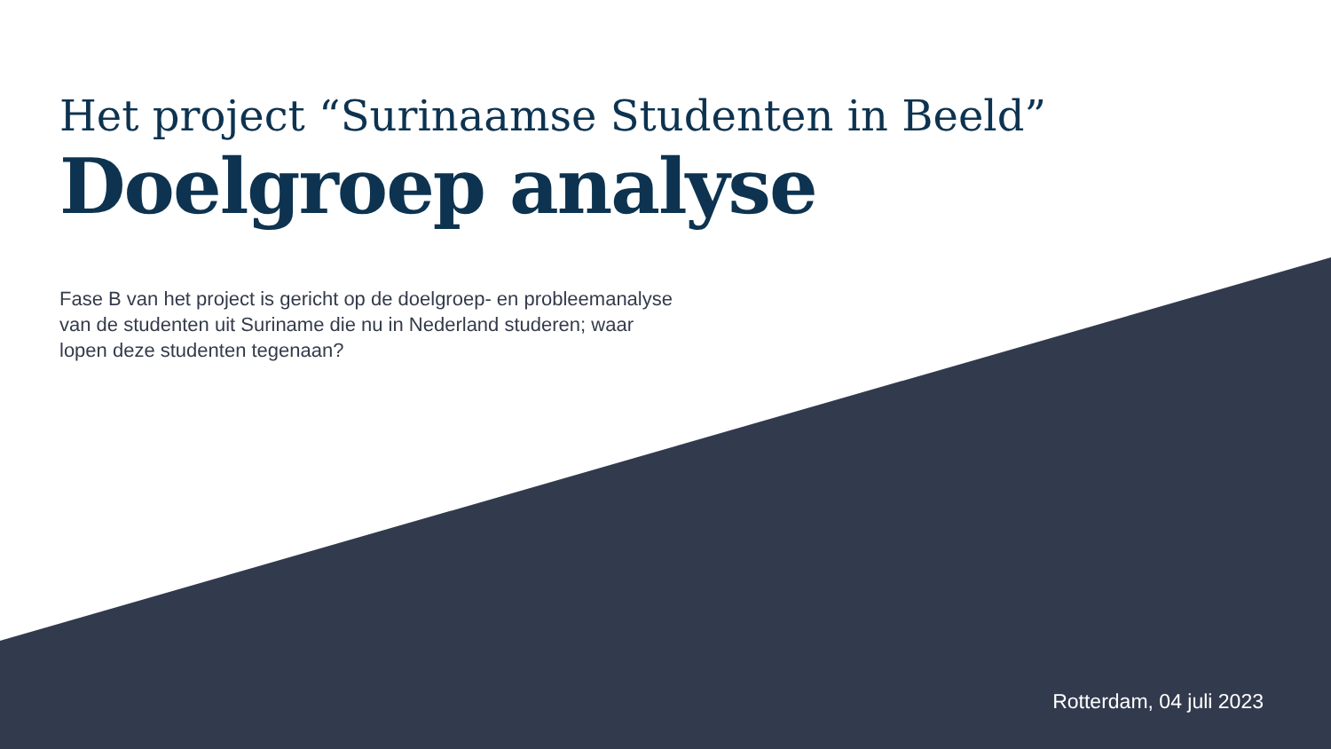Het project “Surinaamse Studenten in Beeld”
Doelgroep analyse
Fase B van het project is gericht op de doelgroep- en probleemanalyse van de studenten uit Suriname die nu in Nederland studeren; waar lopen deze studenten tegenaan?
Rotterdam, 04 juli 2023